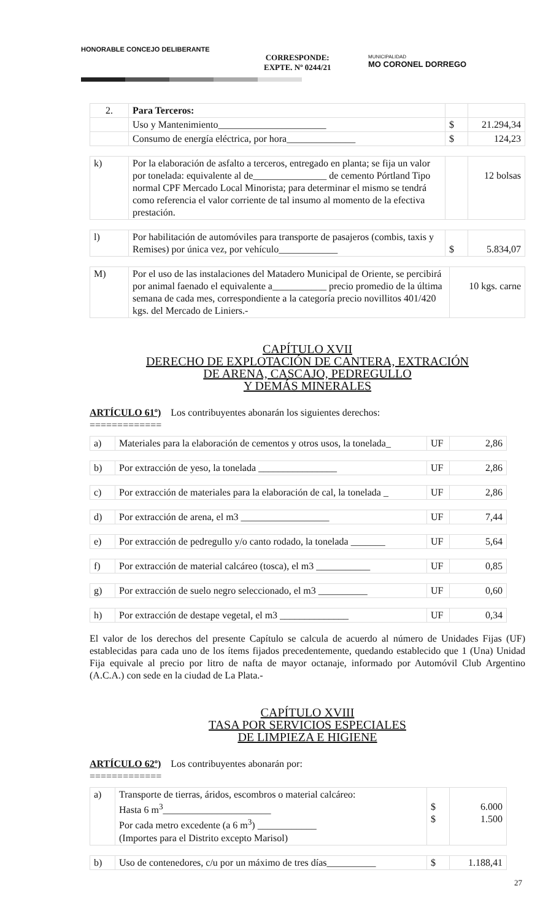HONORABLE CONCEJO DELIBERANTE
CORRESPONDE:
EXPTE. Nº 0244/21
MUNICIPALIDAD
MO CORONEL DORREGO
| 2. | Para Terceros: | | |
| | Uso y Mantenimiento______________________ | $ | 21.294,34 |
| | Consumo de energía eléctrica, por hora______________ | $ | 124,23 |
| k) | Por la elaboración de asfalto a terceros, entregado en planta; se fija un valor por tonelada: equivalente al de_______________ de cemento Pórtland Tipo normal CPF Mercado Local Minorista; para determinar el mismo se tendrá como referencia el valor corriente de tal insumo al momento de la efectiva prestación. | | 12 bolsas |
| l) | Por habilitación de automóviles para transporte de pasajeros (combis, taxis y Remises) por única vez, por vehículo____________ | $ | 5.834,07 |
| M) | Por el uso de las instalaciones del Matadero Municipal de Oriente, se percibirá por animal faenado el equivalente a___________ precio promedio de la última semana de cada mes, correspondiente a la categoría precio novillitos 401/420 kgs. del Mercado de Liniers.- | 10 kgs. carne |
CAPÍTULO XVII
DERECHO DE EXPLOTACIÓN DE CANTERA, EXTRACIÓN
DE ARENA, CASCAJO, PEDREGULLO
Y DEMÁS MINERALES
ARTÍCULO 61º) Los contribuyentes abonarán los siguientes derechos:
=============
| a) | Materiales para la elaboración de cementos y otros usos, la tonelada_ | UF | 2,86 |
| b) | Por extracción de yeso, la tonelada ________________ | UF | 2,86 |
| c) | Por extracción de materiales para la elaboración de cal, la tonelada _ | UF | 2,86 |
| d) | Por extracción de arena, el m3 __________________ | UF | 7,44 |
| e) | Por extracción de pedregullo y/o canto rodado, la tonelada _______ | UF | 5,64 |
| f) | Por extracción de material calcáreo (tosca), el m3 ___________ | UF | 0,85 |
| g) | Por extracción de suelo negro seleccionado, el m3 __________ | UF | 0,60 |
| h) | Por extracción de destape vegetal, el m3 ______________ | UF | 0,34 |
El valor de los derechos del presente Capítulo se calcula de acuerdo al número de Unidades Fijas (UF) establecidas para cada uno de los ítems fijados precedentemente, quedando establecido que 1 (Una) Unidad Fija equivale al precio por litro de nafta de mayor octanaje, informado por Automóvil Club Argentino (A.C.A.) con sede en la ciudad de La Plata.-
CAPÍTULO XVIII
TASA POR SERVICIOS ESPECIALES
DE LIMPIEZA E HIGIENE
ARTÍCULO 62º) Los contribuyentes abonarán por:
=============
| a) | Transporte de tierras, áridos, escombros o material calcáreo: Hasta 6 m<sup>3</sup>______________________ Por cada metro excedente (a 6 m<sup>3</sup>) ____________ (Importes para el Distrito excepto Marisol) | $ $ | 6.000 1.500 |
| b) | Uso de contenedores, c/u por un máximo de tres días__________ | $ | 1.188,41 |
27